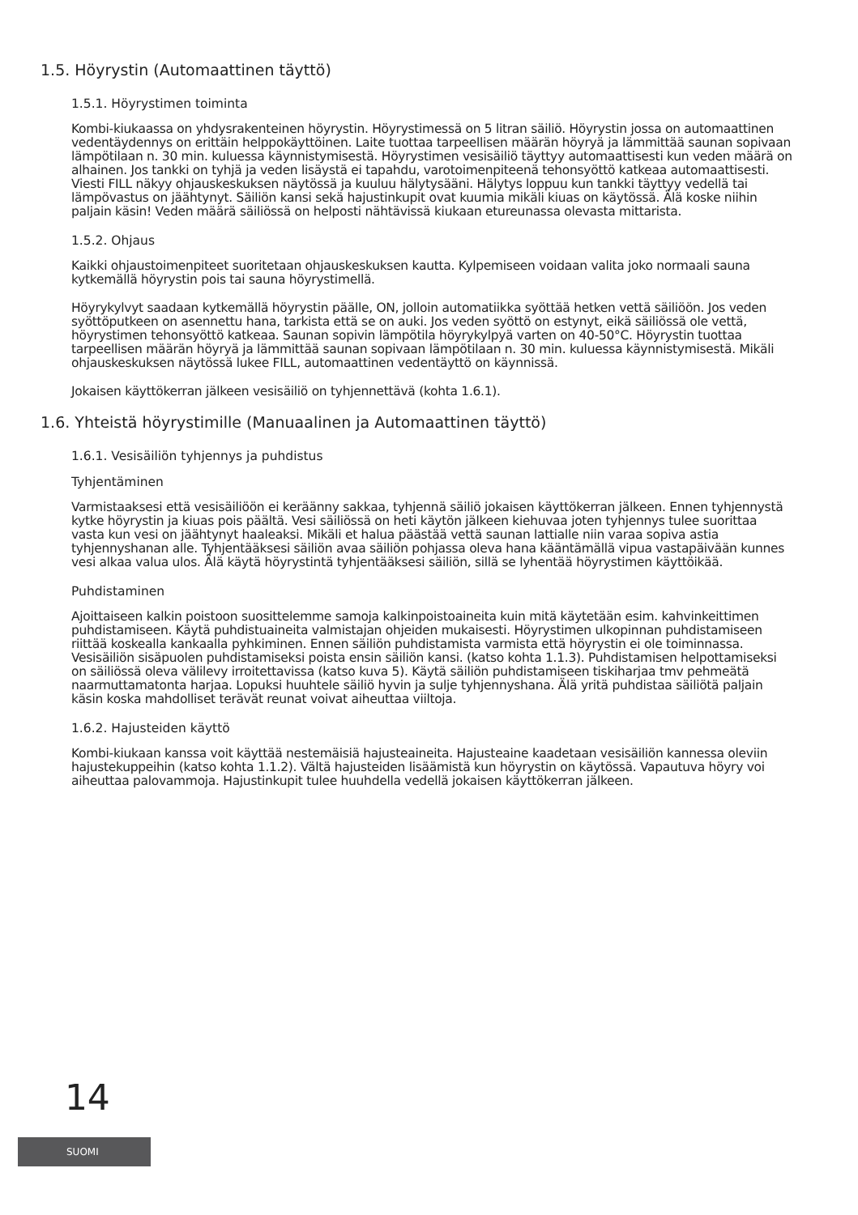1.5. Höyrystin (Automaattinen täyttö)
1.5.1. Höyrystimen toiminta
Kombi-kiukaassa on yhdysrakenteinen höyrystin. Höyrystimessä on 5 litran säiliö. Höyrystin jossa on automaattinen vedentäydennys on erittäin helppokäyttöinen. Laite tuottaa tarpeellisen määrän höyryä ja lämmittää saunan sopivaan lämpötilaan n. 30 min. kuluessa käynnistymisestä. Höyrystimen vesisäiliö täyttyy automaattisesti kun veden määrä on alhainen. Jos tankki on tyhjä ja veden lisäystä ei tapahdu, varotoimenpiteenä tehonsyöttö katkeaa automaattisesti. Viesti FILL näkyy ohjauskeskuksen näytössä ja kuuluu hälytysääni. Hälytys loppuu kun tankki täyttyy vedellä tai lämpövastus on jäähtynyt. Säiliön kansi sekä hajustinkupit ovat kuumia mikäli kiuas on käytössä. Älä koske niihin paljain käsin! Veden määrä säiliössä on helposti nähtävissä kiukaan etureunassa olevasta mittarista.
1.5.2. Ohjaus
Kaikki ohjaustoimenpiteet suoritetaan ohjauskeskuksen kautta. Kylpemiseen voidaan valita joko normaali sauna kytkemällä höyrystin pois tai sauna höyrystimellä.
Höyrykylvyt saadaan kytkemällä höyrystin päälle, ON, jolloin automatiikka syöttää hetken vettä säiliöön. Jos veden syöttöputkeen on asennettu hana, tarkista että se on auki. Jos veden syöttö on estynyt, eikä säiliössä ole vettä, höyrystimen tehonsyöttö katkeaa. Saunan sopivin lämpötila höyrykylpyä varten on 40-50°C. Höyrystin tuottaa tarpeellisen määrän höyryä ja lämmittää saunan sopivaan lämpötilaan n. 30 min. kuluessa käynnistymisestä. Mikäli ohjauskeskuksen näytössä lukee FILL, automaattinen vedentäyttö on käynnissä.
Jokaisen käyttökerran jälkeen vesisäiliö on tyhjennettävä (kohta 1.6.1).
1.6. Yhteistä höyrystimille (Manuaalinen ja Automaattinen täyttö)
1.6.1. Vesisäiliön tyhjennys ja puhdistus
Tyhjentäminen
Varmistaaksesi että vesisäiliöön ei keräänny sakkaa, tyhjennä säiliö jokaisen käyttökerran jälkeen. Ennen tyhjennystä kytke höyrystin ja kiuas pois päältä. Vesi säiliössä on heti käytön jälkeen kiehuvaa joten tyhjennys tulee suorittaa vasta kun vesi on jäähtynyt haaleaksi. Mikäli et halua päästää vettä saunan lattialle niin varaa sopiva astia tyhjennyshanan alle. Tyhjentääksesi säiliön avaa säiliön pohjassa oleva hana kääntämällä vipua vastapäivään kunnes vesi alkaa valua ulos. Älä käytä höyrystintä tyhjentääksesi säiliön, sillä se lyhentää höyrystimen käyttöikää.
Puhdistaminen
Ajoittaiseen kalkin poistoon suosittelemme samoja kalkinpoistoaineita kuin mitä käytetään esim. kahvinkeittimen puhdistamiseen. Käytä puhdistuaineita valmistajan ohjeiden mukaisesti. Höyrystimen ulkopinnan puhdistamiseen riittää koskealla kankaalla pyhkiminen. Ennen säiliön puhdistamista varmista että höyrystin ei ole toiminnassa. Vesisäiliön sisäpuolen puhdistamiseksi poista ensin säiliön kansi. (katso kohta 1.1.3). Puhdistamisen helpottamiseksi on säiliössä oleva välilevy irroitettavissa (katso kuva 5). Käytä säiliön puhdistamiseen tiskiharjaa tmv pehmeätä naarmuttamatonta harjaa. Lopuksi huuhtele säiliö hyvin ja sulje tyhjennyshana. Älä yritä puhdistaa säiliötä paljain käsin koska mahdolliset terävät reunat voivat aiheuttaa viiltoja.
1.6.2. Hajusteiden käyttö
Kombi-kiukaan kanssa voit käyttää nestemäisiä hajusteaineita. Hajusteaine kaadetaan vesisäiliön kannessa oleviin hajustekuppeihin (katso kohta 1.1.2). Vältä hajusteiden lisäämistä kun höyrystin on käytössä. Vapautuva höyry voi aiheuttaa palovammoja. Hajustinkupit tulee huuhdella vedellä jokaisen käyttökerran jälkeen.
14
SUOMI